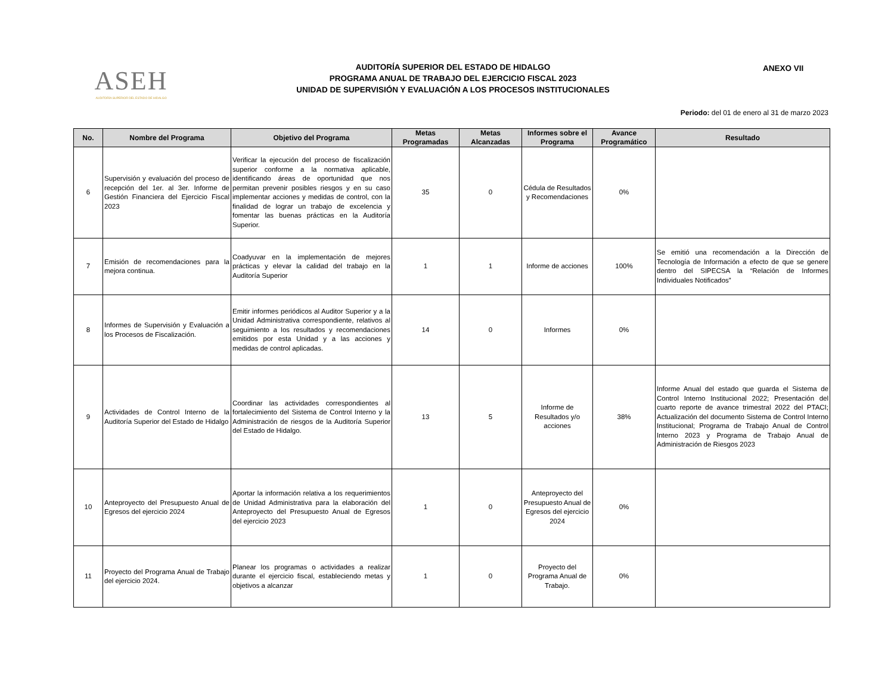ASEH
AUDITORÍA SUPERIOR DEL ESTADO DE HIDALGO
AUDITORÍA SUPERIOR DEL ESTADO DE HIDALGO
PROGRAMA ANUAL DE TRABAJO DEL EJERCICIO FISCAL 2023
UNIDAD DE SUPERVISIÓN Y EVALUACIÓN A LOS PROCESOS INSTITUCIONALES
ANEXO VII
Periodo: del 01 de enero al 31 de marzo 2023
| No. | Nombre del Programa | Objetivo del Programa | Metas Programadas | Metas Alcanzadas | Informes sobre el Programa | Avance Programático | Resultado |
| --- | --- | --- | --- | --- | --- | --- | --- |
| 6 | Supervisión y evaluación del proceso de recepción del 1er. al 3er. Informe de Gestión Financiera del Ejercicio Fiscal 2023 | Verificar la ejecución del proceso de fiscalización superior conforme a la normativa aplicable, identificando áreas de oportunidad que nos permitan prevenir posibles riesgos y en su caso implementar acciones y medidas de control, con la finalidad de lograr un trabajo de excelencia y fomentar las buenas prácticas en la Auditoría Superior. | 35 | 0 | Cédula de Resultados y Recomendaciones | 0% | |
| 7 | Emisión de recomendaciones para la mejora continua. | Coadyuvar en la implementación de mejores prácticas y elevar la calidad del trabajo en la Auditoría Superior | 1 | 1 | Informe de acciones | 100% | Se emitió una recomendación a la Dirección de Tecnología de Información a efecto de que se genere dentro del SIPECSA la “Relación de Informes Individuales Notificados” |
| 8 | Informes de Supervisión y Evaluación a los Procesos de Fiscalización. | Emitir informes periódicos al Auditor Superior y a la Unidad Administrativa correspondiente, relativos al seguimiento a los resultados y recomendaciones emitidos por esta Unidad y a las acciones y medidas de control aplicadas. | 14 | 0 | Informes | 0% | |
| 9 | Actividades de Control Interno de la Auditoría Superior del Estado de Hidalgo | Coordinar las actividades correspondientes al fortalecimiento del Sistema de Control Interno y la Administración de riesgos de la Auditoría Superior del Estado de Hidalgo. | 13 | 5 | Informe de Resultados y/o acciones | 38% | Informe Anual del estado que guarda el Sistema de Control Interno Institucional 2022; Presentación del cuarto reporte de avance trimestral 2022 del PTACI; Actualización del documento Sistema de Control Interno Institucional; Programa de Trabajo Anual de Control Interno 2023 y Programa de Trabajo Anual de Administración de Riesgos 2023 |
| 10 | Anteproyecto del Presupuesto Anual de Egresos del ejercicio 2024 | Aportar la información relativa a los requerimientos de Unidad Administrativa para la elaboración del Anteproyecto del Presupuesto Anual de Egresos del ejercicio 2023 | 1 | 0 | Anteproyecto del Presupuesto Anual de Egresos del ejercicio 2024 | 0% | |
| 11 | Proyecto del Programa Anual de Trabajo del ejercicio 2024. | Planear los programas o actividades a realizar durante el ejercicio fiscal, estableciendo metas y objetivos a alcanzar | 1 | 0 | Proyecto del Programa Anual de Trabajo. | 0% | |